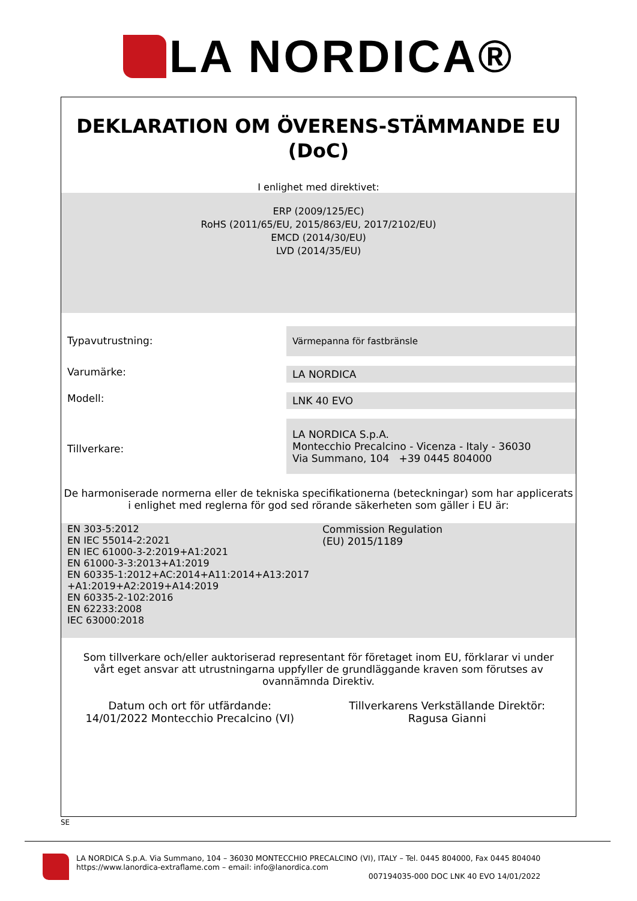LA NORDICA®
DEKLARATION OM ÖVERENS-STÄMMANDE EU
(DoC)
I enlighet med direktivet:
ERP (2009/125/EC)
RoHS (2011/65/EU, 2015/863/EU, 2017/2102/EU)
EMCD (2014/30/EU)
LVD (2014/35/EU)
Typavutrustning: Värmepanna för fastbränsle
Varumärke:
LA NORDICA
Modell:
LNK 40 EVO
Tillverkare:
LA NORDICA S.p.A.
Montecchio Precalcino - Vicenza - Italy - 36030
Via Summano, 104 +39 0445 804000
De harmoniserade normerna eller de tekniska specifikationerna (beteckningar) som har applicerats i enlighet med reglerna för god sed rörande säkerheten som gäller i EU är:
EN 303-5:2012
EN IEC 55014-2:2021
EN IEC 61000-3-2:2019+A1:2021
EN 61000-3-3:2013+A1:2019
EN 60335-1:2012+AC:2014+A11:2014+A13:2017
+A1:2019+A2:2019+A14:2019
EN 60335-2-102:2016
EN 62233:2008
IEC 63000:2018
Commission Regulation
(EU) 2015/1189
Som tillverkare och/eller auktoriserad representant för företaget inom EU, förklarar vi under vårt eget ansvar att utrustningarna uppfyller de grundläggande kraven som förutses av ovannämnda Direktiv.
Datum och ort för utfärdande:
14/01/2022 Montecchio Precalcino (VI)
Tillverkarens Verkställande Direktör:
Ragusa Gianni
SE
LA NORDICA S.p.A. Via Summano, 104 – 36030 MONTECCHIO PRECALCINO (VI), ITALY – Tel. 0445 804000, Fax 0445 804040
https://www.lanordica-extraflame.com – email: info@lanordica.com
007194035-000 DOC LNK 40 EVO 14/01/2022